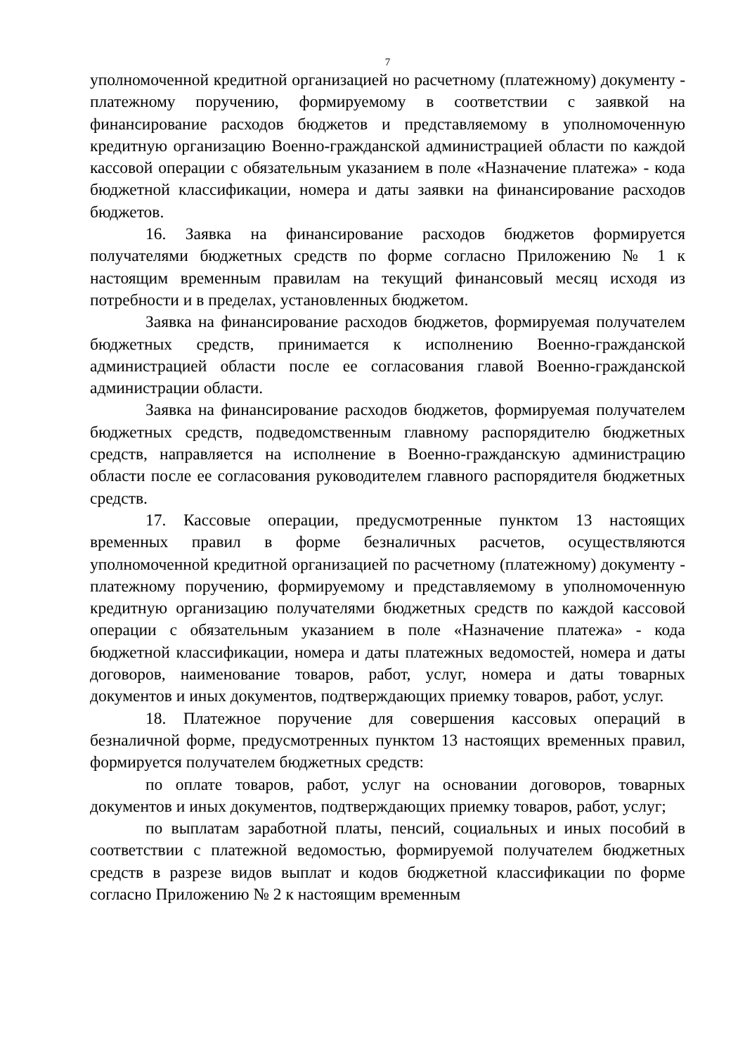7
уполномоченной кредитной организацией но расчетному (платежному) документу - платежному поручению, формируемому в соответствии с заявкой на финансирование расходов бюджетов и представляемому в уполномоченную кредитную организацию Военно-гражданской администрацией области по каждой кассовой операции с обязательным указанием в поле «Назначение платежа» - кода бюджетной классификации, номера и даты заявки на финансирование расходов бюджетов.
16. Заявка на финансирование расходов бюджетов формируется получателями бюджетных средств по форме согласно Приложению № 1 к настоящим временным правилам на текущий финансовый месяц исходя из потребности и в пределах, установленных бюджетом.
Заявка на финансирование расходов бюджетов, формируемая получателем бюджетных средств, принимается к исполнению Военно-гражданской администрацией области после ее согласования главой Военно-гражданской администрации области.
Заявка на финансирование расходов бюджетов, формируемая получателем бюджетных средств, подведомственным главному распорядителю бюджетных средств, направляется на исполнение в Военно-гражданскую администрацию области после ее согласования руководителем главного распорядителя бюджетных средств.
17. Кассовые операции, предусмотренные пунктом 13 настоящих временных правил в форме безналичных расчетов, осуществляются уполномоченной кредитной организацией по расчетному (платежному) документу - платежному поручению, формируемому и представляемому в уполномоченную кредитную организацию получателями бюджетных средств по каждой кассовой операции с обязательным указанием в поле «Назначение платежа» - кода бюджетной классификации, номера и даты платежных ведомостей, номера и даты договоров, наименование товаров, работ, услуг, номера и даты товарных документов и иных документов, подтверждающих приемку товаров, работ, услуг.
18. Платежное поручение для совершения кассовых операций в безналичной форме, предусмотренных пунктом 13 настоящих временных правил, формируется получателем бюджетных средств:
по оплате товаров, работ, услуг на основании договоров, товарных документов и иных документов, подтверждающих приемку товаров, работ, услуг;
по выплатам заработной платы, пенсий, социальных и иных пособий в соответствии с платежной ведомостью, формируемой получателем бюджетных средств в разрезе видов выплат и кодов бюджетной классификации по форме согласно Приложению № 2 к настоящим временным